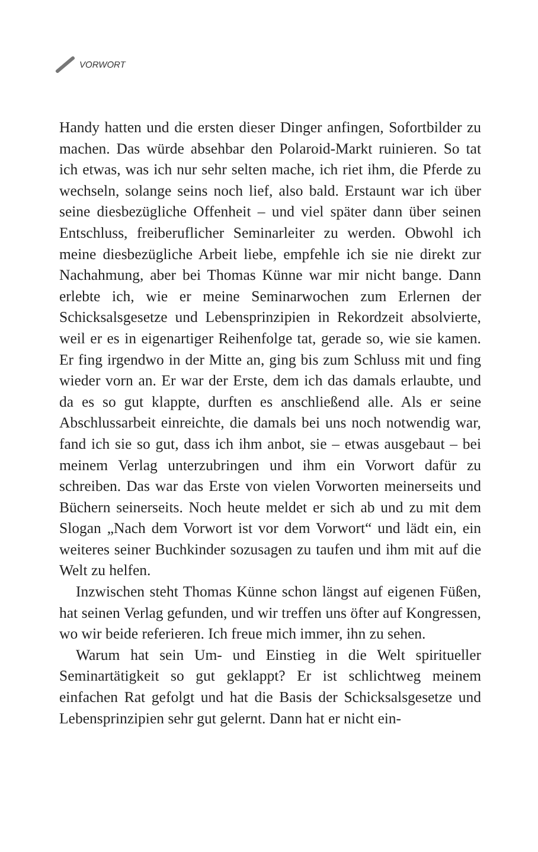VORWORT
Handy hatten und die ersten dieser Dinger anfingen, Sofortbilder zu machen. Das würde absehbar den Polaroid-Markt ruinieren. So tat ich etwas, was ich nur sehr selten mache, ich riet ihm, die Pferde zu wechseln, solange seins noch lief, also bald. Erstaunt war ich über seine diesbezügliche Offenheit – und viel später dann über seinen Entschluss, freiberuflicher Seminarleiter zu werden. Obwohl ich meine diesbezügliche Arbeit liebe, empfehle ich sie nie direkt zur Nachahmung, aber bei Thomas Künne war mir nicht bange. Dann erlebte ich, wie er meine Seminarwochen zum Erlernen der Schicksalsgesetze und Lebensprinzipien in Rekordzeit absolvierte, weil er es in eigenartiger Reihenfolge tat, gerade so, wie sie kamen. Er fing irgendwo in der Mitte an, ging bis zum Schluss mit und fing wieder vorn an. Er war der Erste, dem ich das damals erlaubte, und da es so gut klappte, durften es anschließend alle. Als er seine Abschlussarbeit einreichte, die damals bei uns noch notwendig war, fand ich sie so gut, dass ich ihm anbot, sie – etwas ausgebaut – bei meinem Verlag unterzubringen und ihm ein Vorwort dafür zu schreiben. Das war das Erste von vielen Vorworten meinerseits und Büchern seinerseits. Noch heute meldet er sich ab und zu mit dem Slogan „Nach dem Vorwort ist vor dem Vorwort“ und lädt ein, ein weiteres seiner Buchkinder sozusagen zu taufen und ihm mit auf die Welt zu helfen.
Inzwischen steht Thomas Künne schon längst auf eigenen Füßen, hat seinen Verlag gefunden, und wir treffen uns öfter auf Kongressen, wo wir beide referieren. Ich freue mich immer, ihn zu sehen.
Warum hat sein Um- und Einstieg in die Welt spiritueller Seminartätigkeit so gut geklappt? Er ist schlichtweg meinem einfachen Rat gefolgt und hat die Basis der Schicksalsgesetze und Lebensprinzipien sehr gut gelernt. Dann hat er nicht ein-